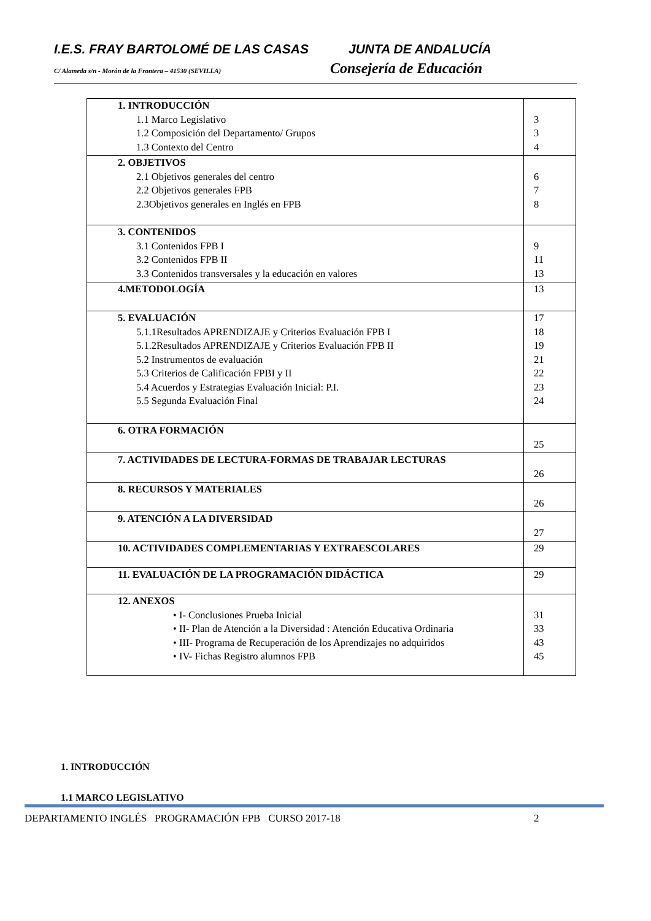I.E.S. FRAY BARTOLOMÉ DE LAS CASAS JUNTA DE ANDALUCÍA
C/ Alameda s/n - Morón de la Frontera – 41530 (SEVILLA)
Consejería de Educación
| 1. INTRODUCCIÓN 1.1 Marco Legislativo 1.2 Composición del Departamento/ Grupos 1.3 Contexto del Centro | 3 3 4 |
| 2. OBJETIVOS 2.1 Objetivos generales del centro 2.2 Objetivos generales FPB 2.3Objetivos generales en Inglés en FPB | 6 7 8 |
| 3. CONTENIDOS 3.1 Contenidos FPB I 3.2 Contenidos FPB II 3.3 Contenidos transversales y la educación en valores | 9 11 13 |
| 4.METODOLOGÍA | 13 |
| 5. EVALUACIÓN 5.1.1Resultados APRENDIZAJE y Criterios Evaluación FPB I 5.1.2Resultados APRENDIZAJE y Criterios Evaluación FPB II 5.2 Instrumentos de evaluación 5.3 Criterios de Calificación FPBI y II 5.4 Acuerdos y Estrategias Evaluación Inicial: P.I. 5.5 Segunda Evaluación Final | 17 18 19 21 22 23 24 |
| 6. OTRA FORMACIÓN | 25 |
| 7. ACTIVIDADES DE LECTURA-FORMAS DE TRABAJAR LECTURAS | 26 |
| 8. RECURSOS Y MATERIALES | 26 |
| 9. ATENCIÓN A LA DIVERSIDAD | 27 |
| 10. ACTIVIDADES COMPLEMENTARIAS Y EXTRAESCOLARES | 29 |
| 11. EVALUACIÓN DE LA PROGRAMACIÓN DIDÁCTICA | 29 |
| 12. ANEXOS • I- Conclusiones Prueba Inicial • II- Plan de Atención a la Diversidad : Atención Educativa Ordinaria • III- Programa de Recuperación de los Aprendizajes no adquiridos • IV- Fichas Registro alumnos FPB | 31 33 43 45 |
1. INTRODUCCIÓN
1.1 MARCO LEGISLATIVO
DEPARTAMENTO INGLÉS PROGRAMACIÓN FPB CURSO 2017-18 2